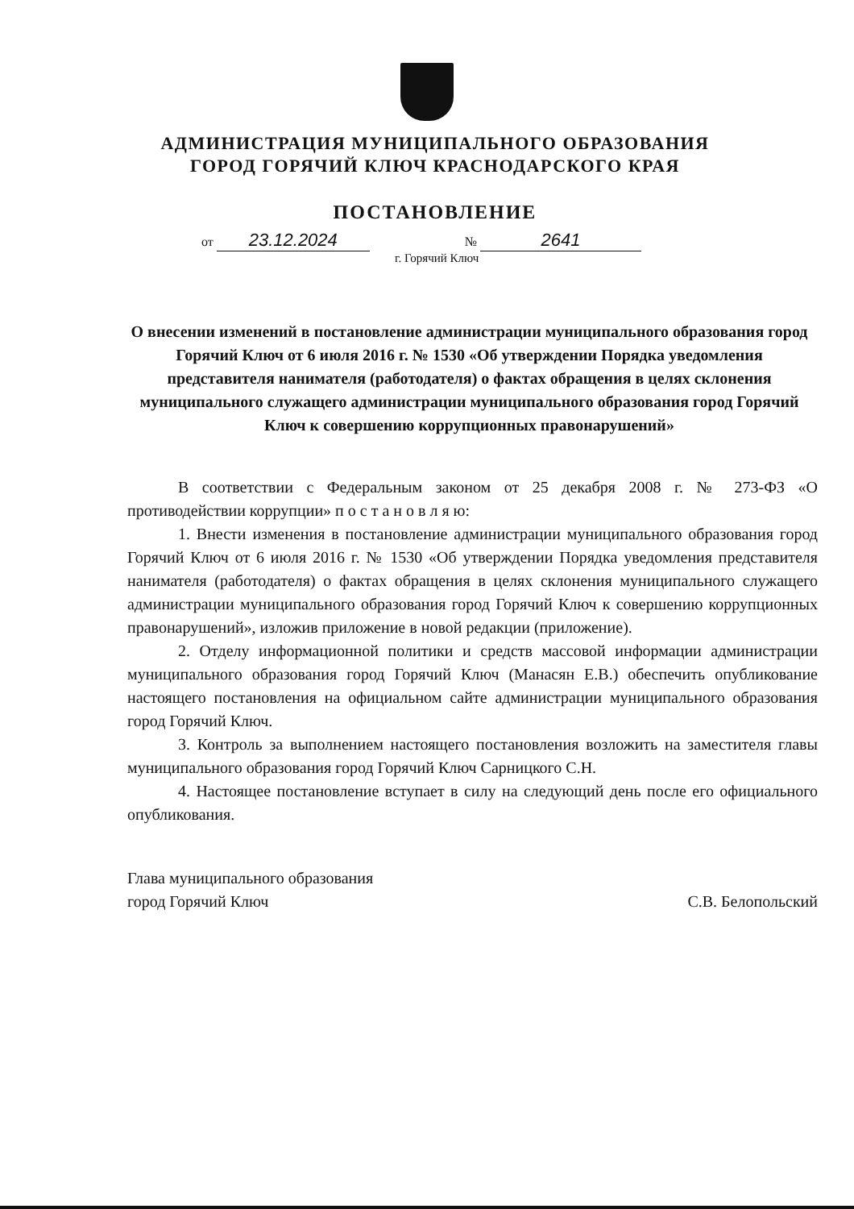АДМИНИСТРАЦИЯ МУНИЦИПАЛЬНОГО ОБРАЗОВАНИЯ
ГОРОД ГОРЯЧИЙ КЛЮЧ КРАСНОДАРСКОГО КРАЯ
ПОСТАНОВЛЕНИЕ
от 23.12.2024 № 2641
г. Горячий Ключ
О внесении изменений в постановление администрации муниципального образования город Горячий Ключ от 6 июля 2016 г. № 1530 «Об утверждении Порядка уведомления представителя нанимателя (работодателя) о фактах обращения в целях склонения муниципального служащего администрации муниципального образования город Горячий Ключ к совершению коррупционных правонарушений»
В соответствии с Федеральным законом от 25 декабря 2008 г. № 273-ФЗ «О противодействии коррупции» п о с т а н о в л я ю:
1. Внести изменения в постановление администрации муниципального образования город Горячий Ключ от 6 июля 2016 г. № 1530 «Об утверждении Порядка уведомления представителя нанимателя (работодателя) о фактах обращения в целях склонения муниципального служащего администрации муниципального образования город Горячий Ключ к совершению коррупционных правонарушений», изложив приложение в новой редакции (приложение).
2. Отделу информационной политики и средств массовой информации администрации муниципального образования город Горячий Ключ (Манасян Е.В.) обеспечить опубликование настоящего постановления на официальном сайте администрации муниципального образования город Горячий Ключ.
3. Контроль за выполнением настоящего постановления возложить на заместителя главы муниципального образования город Горячий Ключ Сарницкого С.Н.
4. Настоящее постановление вступает в силу на следующий день после его официального опубликования.
Глава муниципального образования
город Горячий Ключ
С.В. Белопольский